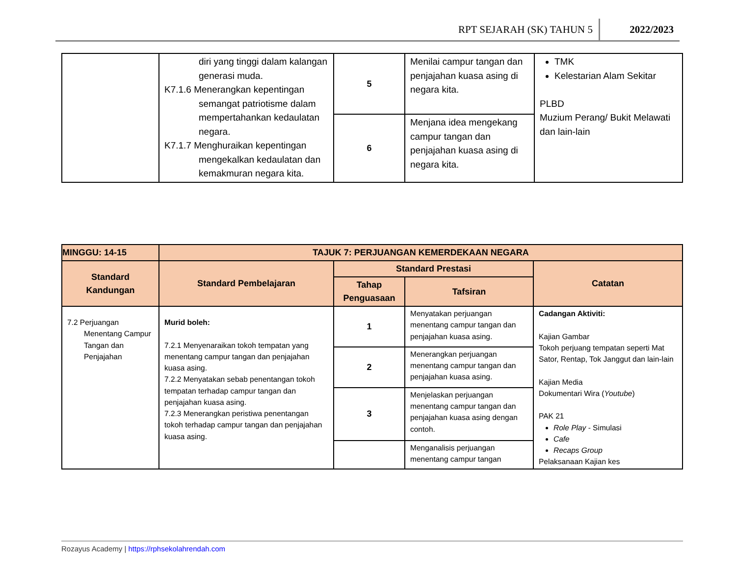RPT SEJARAH (SK) TAHUN 5 2022/2023
| | diri yang tinggi dalam kalangan generasi muda. K7.1.6 Menerangkan kepentingan semangat patriotisme dalam mempertahankan kedaulatan negara. K7.1.7 Menghuraikan kepentingan mengekalkan kedaulatan dan kemakmuran negara kita. | 5 | Menilai campur tangan dan penjajahan kuasa asing di negara kita. | TMK Kelestarian Alam Sekitar PLBD Muzium Perang/ Bukit Melawati dan lain-lain |
| | | 6 | Menjana idea mengekang campur tangan dan penjajahan kuasa asing di negara kita. | |
| MINGGU: 14-15 | TAJUK 7: PERJUANGAN KEMERDEKAAN NEGARA | | | |
| --- | --- | --- | --- | --- |
| Standard Kandungan | Standard Pembelajaran | Standard Prestasi | | Catatan |
| | | Tahap Penguasaan | Tafsiran | |
| 7.2 Perjuangan Menentang Campur Tangan dan Penjajahan | Murid boleh: 7.2.1 Menyenaraikan tokoh tempatan yang menentang campur tangan dan penjajahan kuasa asing. 7.2.2 Menyatakan sebab penentangan tokoh tempatan terhadap campur tangan dan penjajahan kuasa asing. 7.2.3 Menerangkan peristiwa penentangan tokoh terhadap campur tangan dan penjajahan kuasa asing. | 1 | Menyatakan perjuangan menentang campur tangan dan penjajahan kuasa asing. | Cadangan Aktiviti: Kajian Gambar Tokoh perjuang tempatan seperti Mat Sator, Rentap, Tok Janggut dan lain-lain Kajian Media Dokumentari Wira ( Youtube ) PAK 21 Role Play - Simulasi Cafe Recaps Group Pelaksanaan Kajian kes |
| | | 2 | Menerangkan perjuangan menentang campur tangan dan penjajahan kuasa asing. | |
| | | 3 | Menjelaskan perjuangan menentang campur tangan dan penjajahan kuasa asing dengan contoh. | |
| | | | Menganalisis perjuangan menentang campur tangan | |
Rozayus Academy | https://rphsekolahrendah.com